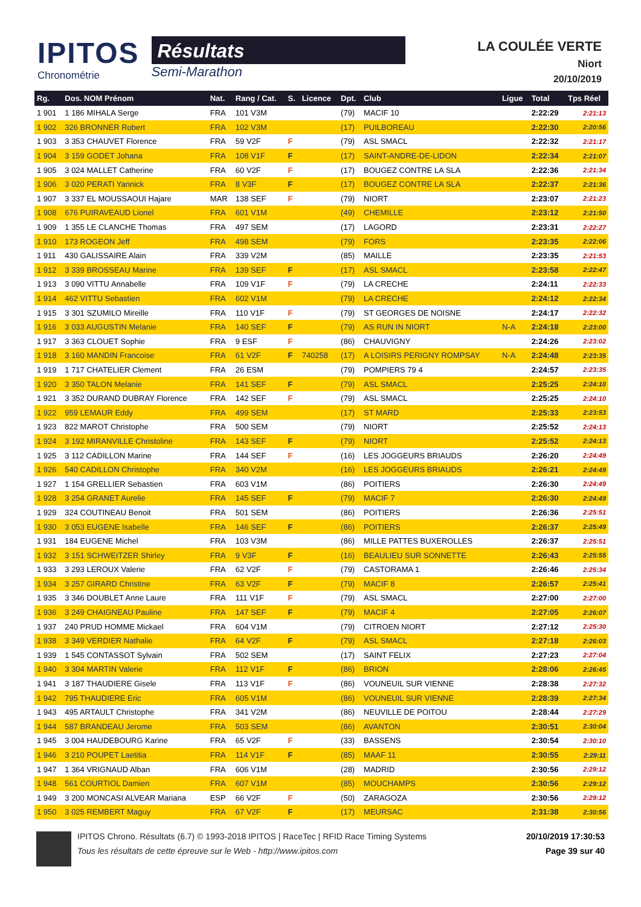IPITOS
Chronométrie
Résultats
Semi-Marathon
LA COULÉE VERTE
Niort
20/10/2019
| Rg. | Dos. NOM Prénom | Nat. | Rang / Cat. | S. | Licence | Dpt. | Club | Ligue | Total | Tps Réel |
| --- | --- | --- | --- | --- | --- | --- | --- | --- | --- | --- |
| 1 901 | 1 186 MIHALA Serge | FRA | 101 V3M | | | (79) | MACIF 10 | | 2:22:29 | 2:21:13 |
| 1 902 | 326 BRONNER Robert | FRA | 102 V3M | | | (17) | PUILBOREAU | | 2:22:30 | 2:20:56 |
| 1 903 | 3 353 CHAUVET Florence | FRA | 59 V2F | F | | (79) | ASL SMACL | | 2:22:32 | 2:21:17 |
| 1 904 | 3 159 GODET Johana | FRA | 108 V1F | F | | (17) | SAINT-ANDRE-DE-LIDON | | 2:22:34 | 2:21:07 |
| 1 905 | 3 024 MALLET Catherine | FRA | 60 V2F | F | | (17) | BOUGEZ CONTRE LA SLA | | 2:22:36 | 2:21:34 |
| 1 906 | 3 020 PERATI Yannick | FRA | 8 V3F | F | | (17) | BOUGEZ CONTRE LA SLA | | 2:22:37 | 2:21:36 |
| 1 907 | 3 337 EL MOUSSAOUI Hajare | MAR | 138 SEF | F | | (79) | NIORT | | 2:23:07 | 2:21:23 |
| 1 908 | 676 PUIRAVEAUD Lionel | FRA | 601 V1M | | | (49) | CHEMILLE | | 2:23:12 | 2:21:50 |
| 1 909 | 1 355 LE CLANCHE Thomas | FRA | 497 SEM | | | (17) | LAGORD | | 2:23:31 | 2:22:27 |
| 1 910 | 173 ROGEON Jeff | FRA | 498 SEM | | | (79) | FORS | | 2:23:35 | 2:22:06 |
| 1 911 | 430 GALISSAIRE Alain | FRA | 339 V2M | | | (85) | MAILLE | | 2:23:35 | 2:21:53 |
| 1 912 | 3 339 BROSSEAU Marine | FRA | 139 SEF | F | | (17) | ASL SMACL | | 2:23:58 | 2:22:47 |
| 1 913 | 3 090 VITTU Annabelle | FRA | 109 V1F | F | | (79) | LA CRECHE | | 2:24:11 | 2:22:33 |
| 1 914 | 462 VITTU Sebastien | FRA | 602 V1M | | | (79) | LA CRECHE | | 2:24:12 | 2:22:34 |
| 1 915 | 3 301 SZUMILO Mireille | FRA | 110 V1F | F | | (79) | ST GEORGES DE NOISNE | | 2:24:17 | 2:22:32 |
| 1 916 | 3 033 AUGUSTIN Melanie | FRA | 140 SEF | F | | (79) | AS RUN IN NIORT | N-A | 2:24:18 | 2:23:00 |
| 1 917 | 3 363 CLOUET Sophie | FRA | 9 ESF | F | | (86) | CHAUVIGNY | | 2:24:26 | 2:23:02 |
| 1 918 | 3 160 MANDIN Francoise | FRA | 61 V2F | F | 740258 | (17) | A LOISIRS PERIGNY ROMPSAY | N-A | 2:24:48 | 2:23:35 |
| 1 919 | 1 717 CHATELIER Clement | FRA | 26 ESM | | | (79) | POMPIERS 79 4 | | 2:24:57 | 2:23:35 |
| 1 920 | 3 350 TALON Melanie | FRA | 141 SEF | F | | (79) | ASL SMACL | | 2:25:25 | 2:24:10 |
| 1 921 | 3 352 DURAND DUBRAY Florence | FRA | 142 SEF | F | | (79) | ASL SMACL | | 2:25:25 | 2:24:10 |
| 1 922 | 959 LEMAUR Eddy | FRA | 499 SEM | | | (17) | ST MARD | | 2:25:33 | 2:23:53 |
| 1 923 | 822 MAROT Christophe | FRA | 500 SEM | | | (79) | NIORT | | 2:25:52 | 2:24:13 |
| 1 924 | 3 192 MIRANVILLE Christoline | FRA | 143 SEF | F | | (79) | NIORT | | 2:25:52 | 2:24:13 |
| 1 925 | 3 112 CADILLON Marine | FRA | 144 SEF | F | | (16) | LES JOGGEURS BRIAUDS | | 2:26:20 | 2:24:49 |
| 1 926 | 540 CADILLON Christophe | FRA | 340 V2M | | | (16) | LES JOGGEURS BRIAUDS | | 2:26:21 | 2:24:49 |
| 1 927 | 1 154 GRELLIER Sebastien | FRA | 603 V1M | | | (86) | POITIERS | | 2:26:30 | 2:24:49 |
| 1 928 | 3 254 GRANET Aurelie | FRA | 145 SEF | F | | (79) | MACIF 7 | | 2:26:30 | 2:24:49 |
| 1 929 | 324 COUTINEAU Benoit | FRA | 501 SEM | | | (86) | POITIERS | | 2:26:36 | 2:25:51 |
| 1 930 | 3 053 EUGENE Isabelle | FRA | 146 SEF | F | | (86) | POITIERS | | 2:26:37 | 2:25:49 |
| 1 931 | 184 EUGENE Michel | FRA | 103 V3M | | | (86) | MILLE PATTES BUXEROLLES | | 2:26:37 | 2:25:51 |
| 1 932 | 3 151 SCHWEITZER Shirley | FRA | 9 V3F | F | | (16) | BEAULIEU SUR SONNETTE | | 2:26:43 | 2:25:55 |
| 1 933 | 3 293 LEROUX Valerie | FRA | 62 V2F | F | | (79) | CASTORAMA 1 | | 2:26:46 | 2:25:34 |
| 1 934 | 3 257 GIRARD Christine | FRA | 63 V2F | F | | (79) | MACIF 8 | | 2:26:57 | 2:25:41 |
| 1 935 | 3 346 DOUBLET Anne Laure | FRA | 111 V1F | F | | (79) | ASL SMACL | | 2:27:00 | 2:27:00 |
| 1 936 | 3 249 CHAIGNEAU Pauline | FRA | 147 SEF | F | | (79) | MACIF 4 | | 2:27:05 | 2:26:07 |
| 1 937 | 240 PRUD HOMME Mickael | FRA | 604 V1M | | | (79) | CITROEN NIORT | | 2:27:12 | 2:25:30 |
| 1 938 | 3 349 VERDIER Nathalie | FRA | 64 V2F | F | | (79) | ASL SMACL | | 2:27:18 | 2:26:03 |
| 1 939 | 1 545 CONTASSOT Sylvain | FRA | 502 SEM | | | (17) | SAINT FELIX | | 2:27:23 | 2:27:04 |
| 1 940 | 3 304 MARTIN Valerie | FRA | 112 V1F | F | | (86) | BRION | | 2:28:06 | 2:26:45 |
| 1 941 | 3 187 THAUDIERE Gisele | FRA | 113 V1F | F | | (86) | VOUNEUIL SUR VIENNE | | 2:28:38 | 2:27:32 |
| 1 942 | 795 THAUDIERE Eric | FRA | 605 V1M | | | (86) | VOUNEUIL SUR VIENNE | | 2:28:39 | 2:27:34 |
| 1 943 | 495 ARTAULT Christophe | FRA | 341 V2M | | | (86) | NEUVILLE DE POITOU | | 2:28:44 | 2:27:29 |
| 1 944 | 587 BRANDEAU Jerome | FRA | 503 SEM | | | (86) | AVANTON | | 2:30:51 | 2:30:04 |
| 1 945 | 3 004 HAUDEBOURG Karine | FRA | 65 V2F | F | | (33) | BASSENS | | 2:30:54 | 2:30:10 |
| 1 946 | 3 210 POUPET Laetitia | FRA | 114 V1F | F | | (85) | MAAF 11 | | 2:30:55 | 2:29:11 |
| 1 947 | 1 364 VRIGNAUD Alban | FRA | 606 V1M | | | (28) | MADRID | | 2:30:56 | 2:29:12 |
| 1 948 | 561 COURTIOL Damien | FRA | 607 V1M | | | (85) | MOUCHAMPS | | 2:30:56 | 2:29:12 |
| 1 949 | 3 200 MONCASI ALVEAR Mariana | ESP | 66 V2F | F | | (50) | ZARAGOZA | | 2:30:56 | 2:29:12 |
| 1 950 | 3 025 REMBERT Maguy | FRA | 67 V2F | F | | (17) | MEURSAC | | 2:31:38 | 2:30:56 |
IPITOS Chrono. Résultats (6.7) © 1993-2018 IPITOS | RaceTec | RFID Race Timing Systems
Tous les résultats de cette épreuve sur le Web - http://www.ipitos.com
20/10/2019 17:30:53
Page 39 sur 40